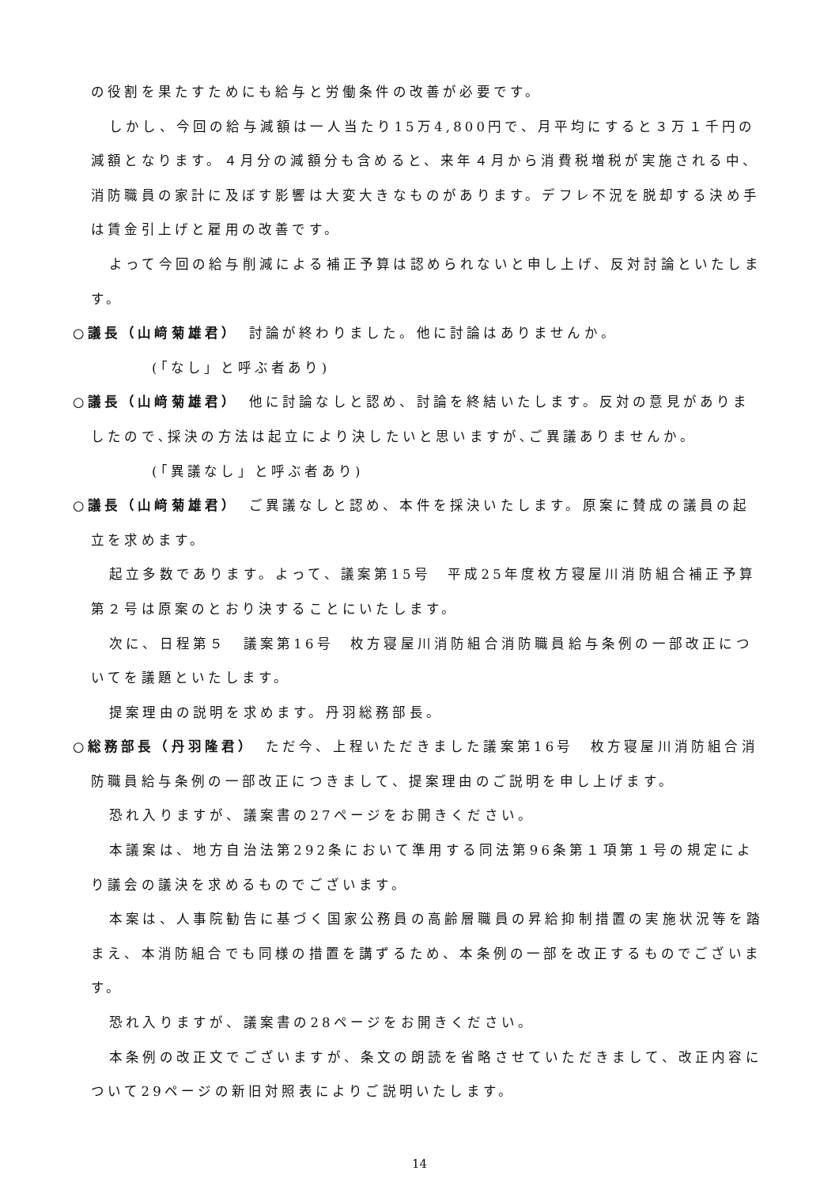の役割を果たすためにも給与と労働条件の改善が必要です。
しかし、今回の給与減額は一人当たり15万4,800円で、月平均にすると３万１千円の減額となります。４月分の減額分も含めると、来年４月から消費税増税が実施される中、消防職員の家計に及ぼす影響は大変大きなものがあります。デフレ不況を脱却する決め手は賃金引上げと雇用の改善です。
よって今回の給与削減による補正予算は認められないと申し上げ、反対討論といたします。
○議長（山﨑菊雄君）　討論が終わりました。他に討論はありませんか。
(「なし」と呼ぶ者あり)
○議長（山﨑菊雄君）　他に討論なしと認め、討論を終結いたします。反対の意見がありましたので､採決の方法は起立により決したいと思いますが､ご異議ありませんか。
(「異議なし」と呼ぶ者あり)
○議長（山﨑菊雄君）　ご異議なしと認め、本件を採決いたします。原案に賛成の議員の起立を求めます。
起立多数であります。よって、議案第15号　平成25年度枚方寝屋川消防組合補正予算第２号は原案のとおり決することにいたします。
次に、日程第５　議案第16号　枚方寝屋川消防組合消防職員給与条例の一部改正についてを議題といたします。
提案理由の説明を求めます。丹羽総務部長。
○総務部長（丹羽隆君）　ただ今、上程いただきました議案第16号　枚方寝屋川消防組合消防職員給与条例の一部改正につきまして、提案理由のご説明を申し上げます。
恐れ入りますが、議案書の27ページをお開きください。
本議案は、地方自治法第292条において準用する同法第96条第１項第１号の規定により議会の議決を求めるものでございます。
本案は、人事院勧告に基づく国家公務員の高齢層職員の昇給抑制措置の実施状況等を踏まえ、本消防組合でも同様の措置を講ずるため、本条例の一部を改正するものでございます。
恐れ入りますが、議案書の28ページをお開きください。
本条例の改正文でございますが、条文の朗読を省略させていただきまして、改正内容について29ページの新旧対照表によりご説明いたします。
14